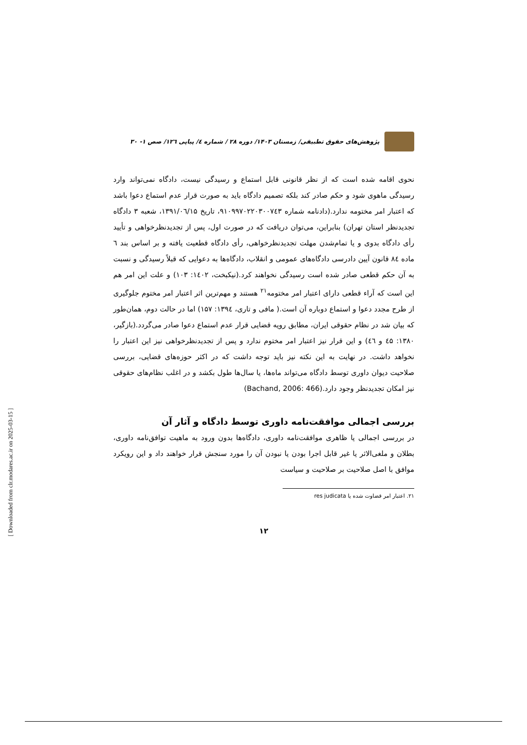پژوهش‌های حقوق تطبیقی/ زمستان ۱۴۰۳/ دوره ۲۸ / شماره ٤/ پیاپی ۱۲٦/ صص ۱- ۳۰
نحوی اقامه شده است که از نظر قانونی قابل استماع و رسیدگی نیست، دادگاه نمی‌تواند وارد رسیدگی ماهوی شود و حکم صادر کند بلکه تصمیم دادگاه باید به صورت قرار عدم استماع دعوا باشد که اعتبار امر مختومه ندارد.(دادنامه شماره ۹۱۰۹۹۷۰۲۲۰۳۰۰۷٤۳، تاریخ ۱۳۹۱/۰٦/۱۵، شعبه ۳ دادگاه تجدیدنظر استان تهران) بنابراین، می‌توان دریافت که در صورت اول، پس از تجدیدنظرخواهی و تأیید رأی دادگاه بدوی و یا تمام‌شدن مهلت تجدیدنظرخواهی، رأی دادگاه قطعیت یافته و بر اساس بند ٦ ماده ۸٤ قانون آیین دادرسی دادگاه‌های عمومی و انقلاب، دادگاه‌ها به دعوایی که قبلاً رسیدگی و نسبت به آن حکم قطعی صادر شده است رسیدگی نخواهند کرد.(نیکبخت، ۱٤۰۲: ۱۰۳) و علت این امر هم این است که آراء قطعی دارای اعتبار امر مختومه<sup>۲۱</sup> هستند و مهم‌ترین اثر اعتبار امر مختوم جلوگیری از طرح مجدد دعوا و استماع دوباره آن است.( مافی و تاری، ۱۳۹٤: ۱۵۷) اما در حالت دوم، همان‌طور که بیان شد در نظام حقوقی ایران، مطابق رویه قضایی قرار عدم استماع دعوا صادر می‌گردد.(بازگیر، ۱۳۸۰: ٤۵ و ٤٦) و این قرار نیز اعتبار امر مختوم ندارد و پس از تجدیدنظرخواهی نیز این اعتبار را نخواهد داشت. در نهایت به این نکته نیز باید توجه داشت که در اکثر حوزه‌های قضایی، بررسی صلاحیت دیوان داوری توسط دادگاه می‌تواند ماه‌ها، یا سال‌ها طول بکشد و در اغلب نظام‌های حقوقی نیز امکان تجدیدنظر وجود دارد.(Bachand, 2006: 466)
بررسی اجمالی موافقت‌نامه داوری توسط دادگاه و آثار آن
در بررسی اجمالی یا ظاهری موافقت‌نامه داوری، دادگاه‌ها بدون ورود به ماهیت توافق‌نامه داوری، بطلان و ملغی‌الاثر یا غیر قابل اجرا بودن یا نبودن آن را مورد سنجش قرار خواهند داد و این رویکرد موافق با اصل صلاحیت بر صلاحیت و سیاست
۲۱. اعتبار امر قضاوت شده یا res judicata
۱۲
[ Downloaded from clr.modares.ac.ir on 2025-03-15 ]